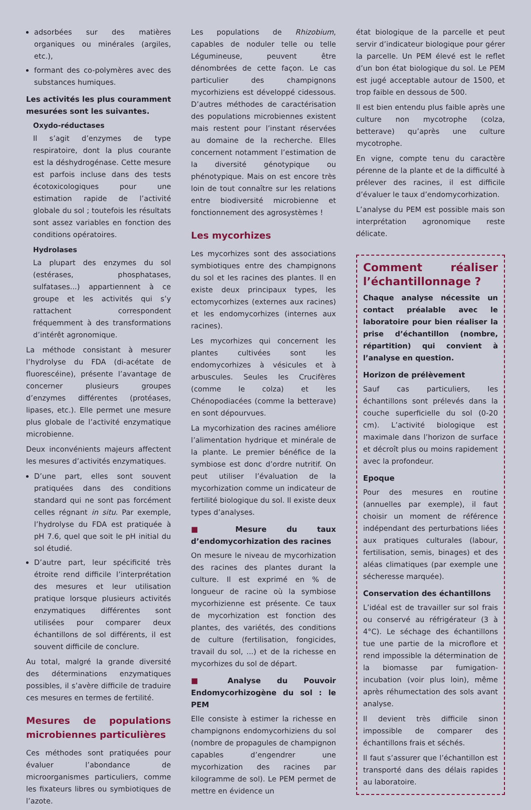adsorbées sur des matières organiques ou minérales (argiles, etc.),
formant des co-polymères avec des substances humiques.
Les activités les plus couramment mesurées sont les suivantes.
Oxydo-réductases
Il s’agit d’enzymes de type respiratoire, dont la plus courante est la déshydrogénase. Cette mesure est parfois incluse dans des tests écotoxicologiques pour une estimation rapide de l’activité globale du sol ; toutefois les résultats sont assez variables en fonction des conditions opératoires.
Hydrolases
La plupart des enzymes du sol (estérases, phosphatases, sulfatases...) appartiennent à ce groupe et les activités qui s’y rattachent correspondent fréquemment à des transformations d’intérêt agronomique.
La méthode consistant à mesurer l’hydrolyse du FDA (di-acétate de fluorescéine), présente l’avantage de concerner plusieurs groupes d’enzymes différentes (protéases, lipases, etc.). Elle permet une mesure plus globale de l’activité enzymatique microbienne.
Deux inconvénients majeurs affectent les mesures d’activités enzymatiques.
D’une part, elles sont souvent pratiquées dans des conditions standard qui ne sont pas forcément celles régnant in situ. Par exemple, l’hydrolyse du FDA est pratiquée à pH 7.6, quel que soit le pH initial du sol étudié.
D’autre part, leur spécificité très étroite rend difficile l’interprétation des mesures et leur utilisation pratique lorsque plusieurs activités enzymatiques différentes sont utilisées pour comparer deux échantillons de sol différents, il est souvent difficile de conclure.
Au total, malgré la grande diversité des déterminations enzymatiques possibles, il s’avère difficile de traduire ces mesures en termes de fertilité.
Mesures de populations microbiennes particulières
Ces méthodes sont pratiquées pour évaluer l’abondance de microorganismes particuliers, comme les fixateurs libres ou symbiotiques de l’azote.
Les populations de Rhizobium, capables de noduler telle ou telle Légumineuse, peuvent être dénombrées de cette façon. Le cas particulier des champignons mycorhiziens est développé cidessous. D’autres méthodes de caractérisation des populations microbiennes existent mais restent pour l’instant réservées au domaine de la recherche. Elles concernent notamment l’estimation de la diversité génotypique ou phénotypique. Mais on est encore très loin de tout connaître sur les relations entre biodiversité microbienne et fonctionnement des agrosystèmes !
Les mycorhizes
Les mycorhizes sont des associations symbiotiques entre des champignons du sol et les racines des plantes. Il en existe deux principaux types, les ectomycorhizes (externes aux racines) et les endomycorhizes (internes aux racines).
Les mycorhizes qui concernent les plantes cultivées sont les endomycorhizes à vésicules et à arbuscules. Seules les Crucifères (comme le colza) et les Chénopodiacées (comme la betterave) en sont dépourvues.
La mycorhization des racines améliore l’alimentation hydrique et minérale de la plante. Le premier bénéfice de la symbiose est donc d’ordre nutritif. On peut utiliser l’évaluation de la mycorhization comme un indicateur de fertilité biologique du sol. Il existe deux types d’analyses.
■ Mesure du taux d’endomycorhization des racines
On mesure le niveau de mycorhization des racines des plantes durant la culture. Il est exprimé en % de longueur de racine où la symbiose mycorhizienne est présente. Ce taux de mycorhization est fonction des plantes, des variétés, des conditions de culture (fertilisation, fongicides, travail du sol, ...) et de la richesse en mycorhizes du sol de départ.
■ Analyse du Pouvoir Endomycorhizogène du sol : le PEM
Elle consiste à estimer la richesse en champignons endomycorhiziens du sol (nombre de propagules de champignon capables d’engendrer une mycorhization des racines par kilogramme de sol). Le PEM permet de mettre en évidence un
état biologique de la parcelle et peut servir d’indicateur biologique pour gérer la parcelle. Un PEM élevé est le reflet d’un bon état biologique du sol. Le PEM est jugé acceptable autour de 1500, et trop faible en dessous de 500.
Il est bien entendu plus faible après une culture non mycotrophe (colza, betterave) qu’après une culture mycotrophe.
En vigne, compte tenu du caractère pérenne de la plante et de la difficulté à prélever des racines, il est difficile d’évaluer le taux d’endomycorhization.
L’analyse du PEM est possible mais son interprétation agronomique reste délicate.
Comment réaliser l’échantillonnage ?
Chaque analyse nécessite un contact préalable avec le laboratoire pour bien réaliser la prise d’échantillon (nombre, répartition) qui convient à l’analyse en question.
Horizon de prélèvement
Sauf cas particuliers, les échantillons sont prélevés dans la couche superficielle du sol (0-20 cm). L’activité biologique est maximale dans l’horizon de surface et décroît plus ou moins rapidement avec la profondeur.
Epoque
Pour des mesures en routine (annuelles par exemple), il faut choisir un moment de référence indépendant des perturbations liées aux pratiques culturales (labour, fertilisation, semis, binages) et des aléas climatiques (par exemple une sécheresse marquée).
Conservation des échantillons
L’idéal est de travailler sur sol frais ou conservé au réfrigérateur (3 à 4°C). Le séchage des échantillons tue une partie de la microflore et rend impossible la détermination de la biomasse par fumigation-incubation (voir plus loin), même après réhumectation des sols avant analyse.
Il devient très difficile sinon impossible de comparer des échantillons frais et séchés.
Il faut s’assurer que l’échantillon est transporté dans des délais rapides au laboratoire.